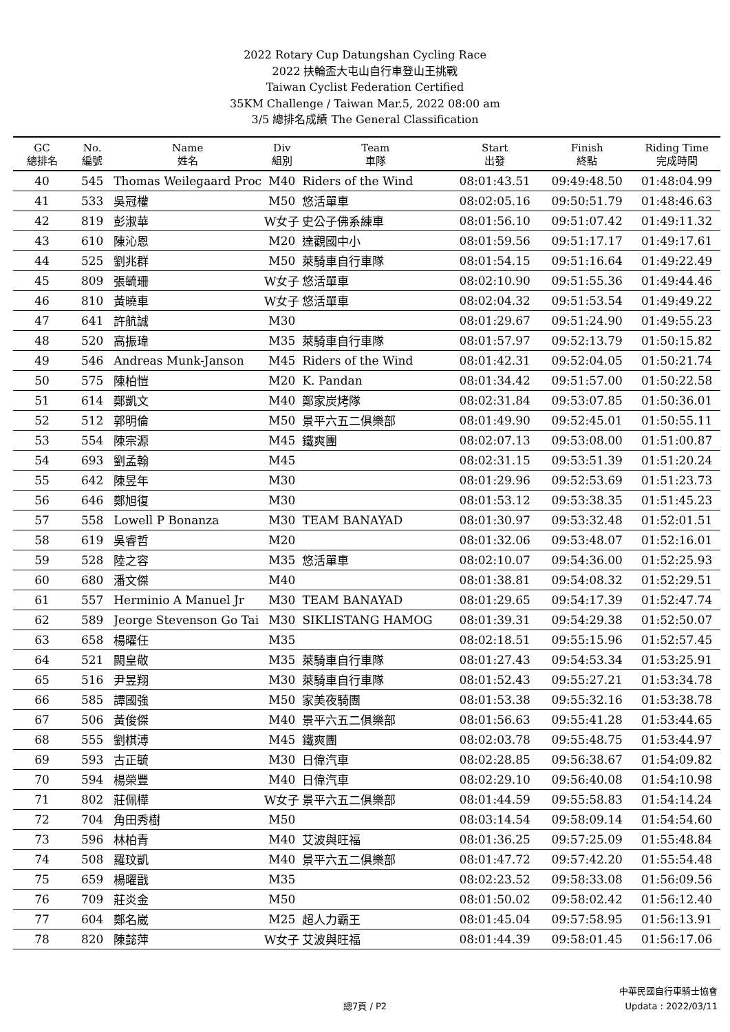2022 Rotary Cup Datungshan Cycling Race
2022 扶輪盃大屯山自行車登山王挑戰
Taiwan Cyclist Federation Certified
35KM Challenge / Taiwan Mar.5, 2022 08:00 am
3/5 總排名成績 The General Classification
| GC 總排名 | No. 編號 | Name 姓名 | Div 組別 | Team 車隊 | Start 出發 | Finish 終點 | Riding Time 完成時間 |
| --- | --- | --- | --- | --- | --- | --- | --- |
| 40 | 545 | Thomas Weilegaard Proc | M40 | Riders of the Wind | 08:01:43.51 | 09:49:48.50 | 01:48:04.99 |
| 41 | 533 | 吳冠權 | M50 | 悠活單車 | 08:02:05.16 | 09:50:51.79 | 01:48:46.63 |
| 42 | 819 | 彭淑華 | W女子 | 史公子佛系練車 | 08:01:56.10 | 09:51:07.42 | 01:49:11.32 |
| 43 | 610 | 陳沁恩 | M20 | 達觀國中小 | 08:01:59.56 | 09:51:17.17 | 01:49:17.61 |
| 44 | 525 | 劉兆群 | M50 | 萊騎車自行車隊 | 08:01:54.15 | 09:51:16.64 | 01:49:22.49 |
| 45 | 809 | 張毓珊 | W女子 | 悠活單車 | 08:02:10.90 | 09:51:55.36 | 01:49:44.46 |
| 46 | 810 | 黃曉車 | W女子 | 悠活單車 | 08:02:04.32 | 09:51:53.54 | 01:49:49.22 |
| 47 | 641 | 許航誠 | M30 | | 08:01:29.67 | 09:51:24.90 | 01:49:55.23 |
| 48 | 520 | 高振瑋 | M35 | 萊騎車自行車隊 | 08:01:57.97 | 09:52:13.79 | 01:50:15.82 |
| 49 | 546 | Andreas Munk-Janson | M45 | Riders of the Wind | 08:01:42.31 | 09:52:04.05 | 01:50:21.74 |
| 50 | 575 | 陳柏愷 | M20 | K. Pandan | 08:01:34.42 | 09:51:57.00 | 01:50:22.58 |
| 51 | 614 | 鄭凱文 | M40 | 鄭家炭烤隊 | 08:02:31.84 | 09:53:07.85 | 01:50:36.01 |
| 52 | 512 | 郭明倫 | M50 | 景平六五二俱樂部 | 08:01:49.90 | 09:52:45.01 | 01:50:55.11 |
| 53 | 554 | 陳宗源 | M45 | 鐵爽團 | 08:02:07.13 | 09:53:08.00 | 01:51:00.87 |
| 54 | 693 | 劉孟翰 | M45 | | 08:02:31.15 | 09:53:51.39 | 01:51:20.24 |
| 55 | 642 | 陳昱年 | M30 | | 08:01:29.96 | 09:52:53.69 | 01:51:23.73 |
| 56 | 646 | 鄭旭復 | M30 | | 08:01:53.12 | 09:53:38.35 | 01:51:45.23 |
| 57 | 558 | Lowell P Bonanza | M30 | TEAM BANAYAD | 08:01:30.97 | 09:53:32.48 | 01:52:01.51 |
| 58 | 619 | 吳睿哲 | M20 | | 08:01:32.06 | 09:53:48.07 | 01:52:16.01 |
| 59 | 528 | 陸之容 | M35 | 悠活單車 | 08:02:10.07 | 09:54:36.00 | 01:52:25.93 |
| 60 | 680 | 潘文傑 | M40 | | 08:01:38.81 | 09:54:08.32 | 01:52:29.51 |
| 61 | 557 | Herminio A Manuel Jr | M30 | TEAM BANAYAD | 08:01:29.65 | 09:54:17.39 | 01:52:47.74 |
| 62 | 589 | Jeorge Stevenson Go Tai | M30 | SIKLISTANG HAMOG | 08:01:39.31 | 09:54:29.38 | 01:52:50.07 |
| 63 | 658 | 楊曜任 | M35 | | 08:02:18.51 | 09:55:15.96 | 01:52:57.45 |
| 64 | 521 | 闕皇敬 | M35 | 萊騎車自行車隊 | 08:01:27.43 | 09:54:53.34 | 01:53:25.91 |
| 65 | 516 | 尹昱翔 | M30 | 萊騎車自行車隊 | 08:01:52.43 | 09:55:27.21 | 01:53:34.78 |
| 66 | 585 | 譚國強 | M50 | 家美夜騎團 | 08:01:53.38 | 09:55:32.16 | 01:53:38.78 |
| 67 | 506 | 黃俊傑 | M40 | 景平六五二俱樂部 | 08:01:56.63 | 09:55:41.28 | 01:53:44.65 |
| 68 | 555 | 劉棋溥 | M45 | 鐵爽團 | 08:02:03.78 | 09:55:48.75 | 01:53:44.97 |
| 69 | 593 | 古正毓 | M30 | 日偉汽車 | 08:02:28.85 | 09:56:38.67 | 01:54:09.82 |
| 70 | 594 | 楊榮豐 | M40 | 日偉汽車 | 08:02:29.10 | 09:56:40.08 | 01:54:10.98 |
| 71 | 802 | 莊佩樺 | W女子 | 景平六五二俱樂部 | 08:01:44.59 | 09:55:58.83 | 01:54:14.24 |
| 72 | 704 | 角田秀樹 | M50 | | 08:03:14.54 | 09:58:09.14 | 01:54:54.60 |
| 73 | 596 | 林柏青 | M40 | 艾波與旺福 | 08:01:36.25 | 09:57:25.09 | 01:55:48.84 |
| 74 | 508 | 羅玟凱 | M40 | 景平六五二俱樂部 | 08:01:47.72 | 09:57:42.20 | 01:55:54.48 |
| 75 | 659 | 楊曜戩 | M35 | | 08:02:23.52 | 09:58:33.08 | 01:56:09.56 |
| 76 | 709 | 莊炎金 | M50 | | 08:01:50.02 | 09:58:02.42 | 01:56:12.40 |
| 77 | 604 | 鄭名崴 | M25 | 超人力霸王 | 08:01:45.04 | 09:57:58.95 | 01:56:13.91 |
| 78 | 820 | 陳懿萍 | W女子 | 艾波與旺福 | 08:01:44.39 | 09:58:01.45 | 01:56:17.06 |
總7頁 / P2
中華民國自行車騎士協會
Updata : 2022/03/11